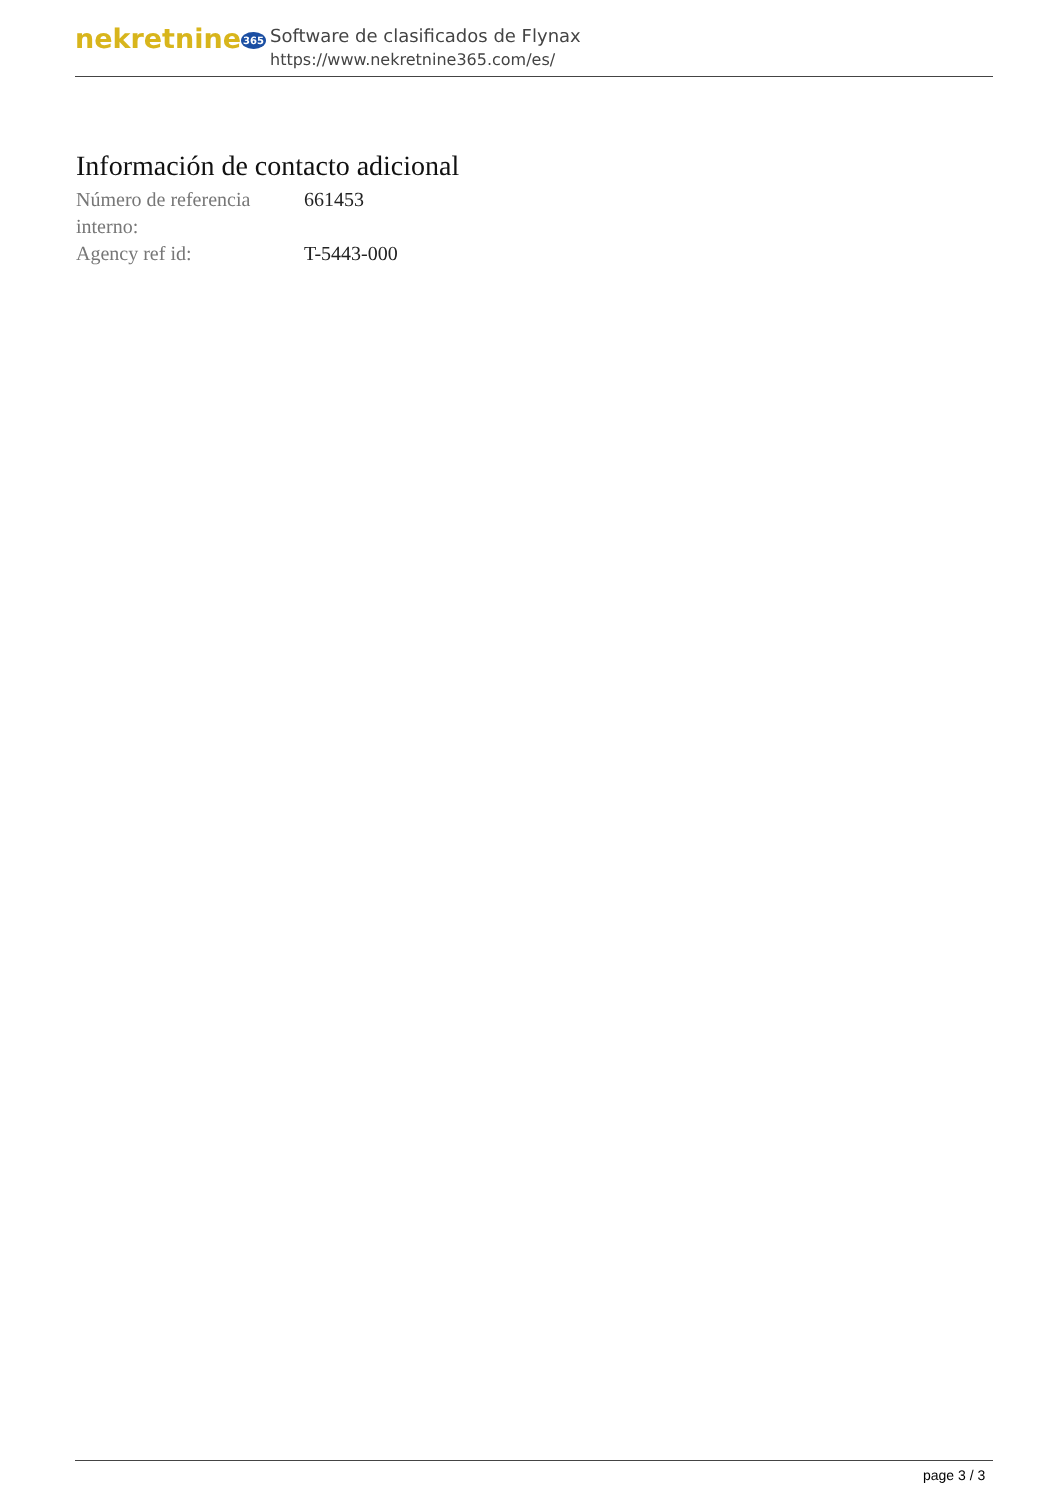nekretnine365
Software de clasificados de Flynax
https://www.nekretnine365.com/es/
Información de contacto adicional
| Número de referencia interno: | 661453 |
| Agency ref id: | T-5443-000 |
page 3 / 3